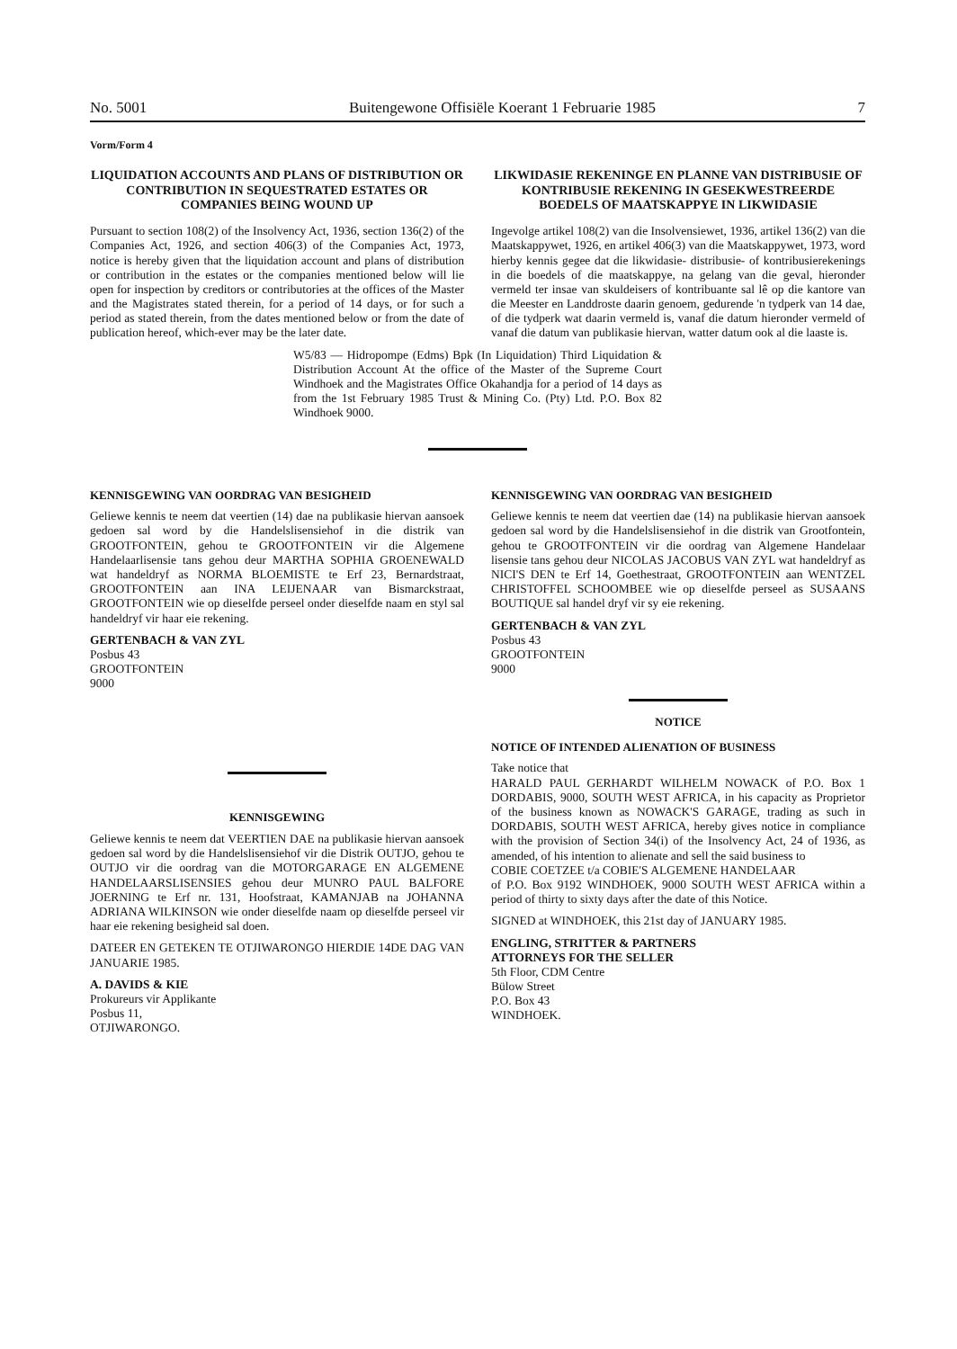No. 5001 Buitengewone Offisiële Koerant 1 Februarie 1985 7
Vorm/Form 4
LIQUIDATION ACCOUNTS AND PLANS OF DISTRIBUTION OR CONTRIBUTION IN SEQUESTRATED ESTATES OR COMPANIES BEING WOUND UP
Pursuant to section 108(2) of the Insolvency Act, 1936, section 136(2) of the Companies Act, 1926, and section 406(3) of the Companies Act, 1973, notice is hereby given that the liquidation account and plans of distribution or contribution in the estates or the companies mentioned below will lie open for inspection by creditors or contributories at the offices of the Master and the Magistrates stated therein, for a period of 14 days, or for such a period as stated therein, from the dates mentioned below or from the date of publication hereof, which-ever may be the later date.
LIKWIDASIE REKENINGE EN PLANNE VAN DISTRIBUSIE OF KONTRIBUSIE REKENING IN GESEKWESTREERDE BOEDELS OF MAATSKAPPYE IN LIKWIDASIE
Ingevolge artikel 108(2) van die Insolvensiewet, 1936, artikel 136(2) van die Maatskappywet, 1926, en artikel 406(3) van die Maatskappywet, 1973, word hierby kennis gegee dat die likwidasie- distribusie- of kontribusierekenings in die boedels of die maatskappye, na gelang van die geval, hieronder vermeld ter insae van skuldeisers of kontribuante sal lê op die kantore van die Meester en Landdroste daarin genoem, gedurende 'n tydperk van 14 dae, of die tydperk wat daarin vermeld is, vanaf die datum hieronder vermeld of vanaf die datum van publikasie hiervan, watter datum ook al die laaste is.
W5/83 — Hidropompe (Edms) Bpk (In Liquidation) Third Liquidation & Distribution Account At the office of the Master of the Supreme Court Windhoek and the Magistrates Office Okahandja for a period of 14 days as from the 1st February 1985 Trust & Mining Co. (Pty) Ltd. P.O. Box 82 Windhoek 9000.
KENNISGEWING VAN OORDRAG VAN BESIGHEID
Geliewe kennis te neem dat veertien (14) dae na publikasie hiervan aansoek gedoen sal word by die Handelslisensiehof in die distrik van GROOTFONTEIN, gehou te GROOTFONTEIN vir die Algemene Handelaarlisensie tans gehou deur MARTHA SOPHIA GROENEWALD wat handeldryf as NORMA BLOEMISTE te Erf 23, Bernardstraat, GROOTFONTEIN aan INA LEIJENAAR van Bismarckstraat, GROOTFONTEIN wie op dieselfde perseel onder dieselfde naam en styl sal handeldryf vir haar eie rekening.
GERTENBACH & VAN ZYL
Posbus 43
GROOTFONTEIN
9000
KENNISGEWING
Geliewe kennis te neem dat VEERTIEN DAE na publikasie hiervan aansoek gedoen sal word by die Handelslisensiehof vir die Distrik OUTJO, gehou te OUTJO vir die oordrag van die MOTORGARAGE EN ALGEMENE HANDELAARSLISENSIES gehou deur MUNRO PAUL BALFORE JOERNING te Erf nr. 131, Hoofstraat, KAMANJAB na JOHANNA ADRIANA WILKINSON wie onder dieselfde naam op dieselfde perseel vir haar eie rekening besigheid sal doen.
DATEER EN GETEKEN TE OTJIWARONGO HIERDIE 14DE DAG VAN JANUARIE 1985.
A. DAVIDS & KIE
Prokureurs vir Applikante
Posbus 11,
OTJIWARONGO.
KENNISGEWING VAN OORDRAG VAN BESIGHEID
Geliewe kennis te neem dat veertien dae (14) na publikasie hiervan aansoek gedoen sal word by die Handelslisensiehof in die distrik van Grootfontein, gehou te GROOTFONTEIN vir die oordrag van Algemene Handelaar lisensie tans gehou deur NICOLAS JACOBUS VAN ZYL wat handeldryf as NICI'S DEN te Erf 14, Goethestraat, GROOTFONTEIN aan WENTZEL CHRISTOFFEL SCHOOMBEE wie op dieselfde perseel as SUSAANS BOUTIQUE sal handel dryf vir sy eie rekening.
GERTENBACH & VAN ZYL
Posbus 43
GROOTFONTEIN
9000
NOTICE
NOTICE OF INTENDED ALIENATION OF BUSINESS
Take notice that
HARALD PAUL GERHARDT WILHELM NOWACK of P.O. Box 1 DORDABIS, 9000, SOUTH WEST AFRICA, in his capacity as Proprietor of the business known as NOWACK'S GARAGE, trading as such in DORDABIS, SOUTH WEST AFRICA, hereby gives notice in compliance with the provision of Section 34(i) of the Insolvency Act, 24 of 1936, as amended, of his intention to alienate and sell the said business to
COBIE COETZEE t/a COBIE'S ALGEMENE HANDELAAR
of P.O. Box 9192 WINDHOEK, 9000 SOUTH WEST AFRICA within a period of thirty to sixty days after the date of this Notice.
SIGNED at WINDHOEK, this 21st day of JANUARY 1985.
ENGLING, STRITTER & PARTNERS
ATTORNEYS FOR THE SELLER
5th Floor, CDM Centre
Bülow Street
P.O. Box 43
WINDHOEK.